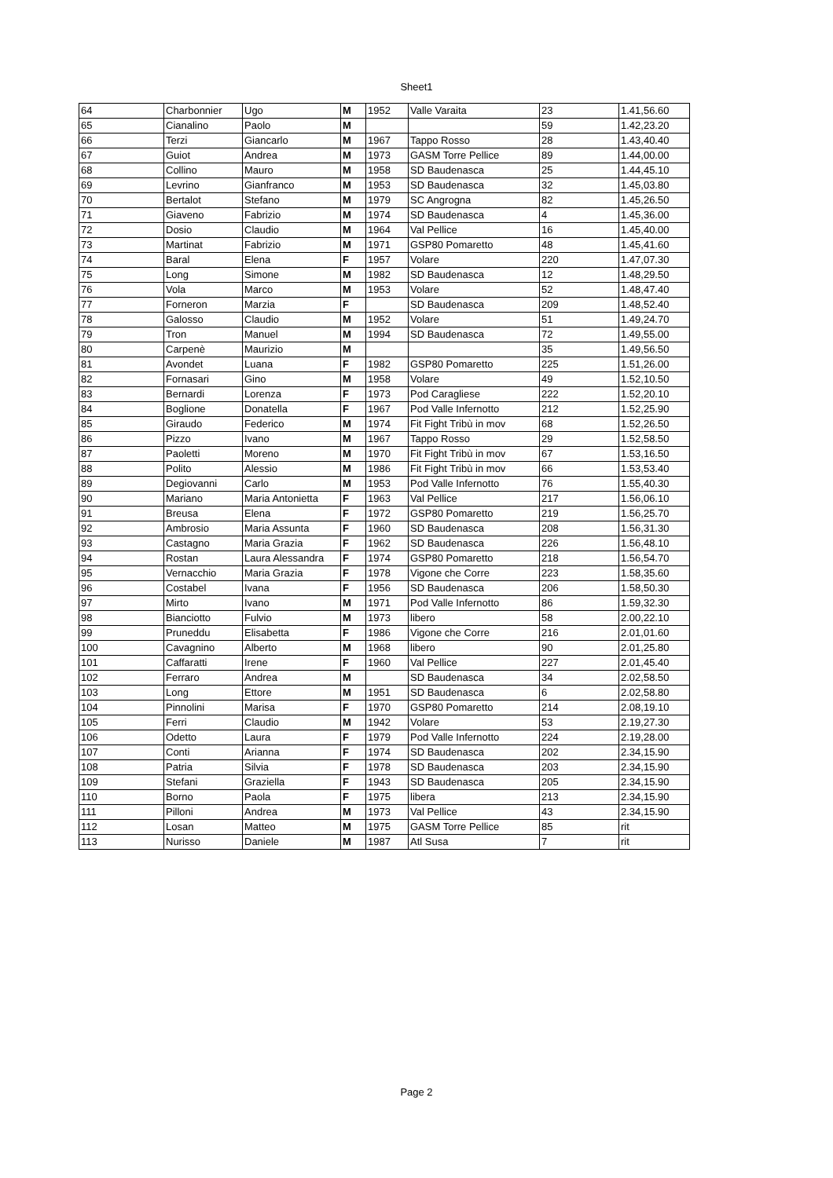Sheet1
| 64 | Charbonnier | Ugo | M | 1952 | Valle Varaita | 23 | 1.41,56.60 |
| 65 | Cianalino | Paolo | M | | | 59 | 1.42,23.20 |
| 66 | Terzi | Giancarlo | M | 1967 | Tappo Rosso | 28 | 1.43,40.40 |
| 67 | Guiot | Andrea | M | 1973 | GASM Torre Pellice | 89 | 1.44,00.00 |
| 68 | Collino | Mauro | M | 1958 | SD Baudenasca | 25 | 1.44,45.10 |
| 69 | Levrino | Gianfranco | M | 1953 | SD Baudenasca | 32 | 1.45,03.80 |
| 70 | Bertalot | Stefano | M | 1979 | SC Angrogna | 82 | 1.45,26.50 |
| 71 | Giaveno | Fabrizio | M | 1974 | SD Baudenasca | 4 | 1.45,36.00 |
| 72 | Dosio | Claudio | M | 1964 | Val Pellice | 16 | 1.45,40.00 |
| 73 | Martinat | Fabrizio | M | 1971 | GSP80 Pomaretto | 48 | 1.45,41.60 |
| 74 | Baral | Elena | F | 1957 | Volare | 220 | 1.47,07.30 |
| 75 | Long | Simone | M | 1982 | SD Baudenasca | 12 | 1.48,29.50 |
| 76 | Vola | Marco | M | 1953 | Volare | 52 | 1.48,47.40 |
| 77 | Forneron | Marzia | F | | SD Baudenasca | 209 | 1.48,52.40 |
| 78 | Galosso | Claudio | M | 1952 | Volare | 51 | 1.49,24.70 |
| 79 | Tron | Manuel | M | 1994 | SD Baudenasca | 72 | 1.49,55.00 |
| 80 | Carpenè | Maurizio | M | | | 35 | 1.49,56.50 |
| 81 | Avondet | Luana | F | 1982 | GSP80 Pomaretto | 225 | 1.51,26.00 |
| 82 | Fornasari | Gino | M | 1958 | Volare | 49 | 1.52,10.50 |
| 83 | Bernardi | Lorenza | F | 1973 | Pod Caragliese | 222 | 1.52,20.10 |
| 84 | Boglione | Donatella | F | 1967 | Pod Valle Infernotto | 212 | 1.52,25.90 |
| 85 | Giraudo | Federico | M | 1974 | Fit Fight Tribù in mov | 68 | 1.52,26.50 |
| 86 | Pizzo | Ivano | M | 1967 | Tappo Rosso | 29 | 1.52,58.50 |
| 87 | Paoletti | Moreno | M | 1970 | Fit Fight Tribù in mov | 67 | 1.53,16.50 |
| 88 | Polito | Alessio | M | 1986 | Fit Fight Tribù in mov | 66 | 1.53,53.40 |
| 89 | Degiovanni | Carlo | M | 1953 | Pod Valle Infernotto | 76 | 1.55,40.30 |
| 90 | Mariano | Maria Antonietta | F | 1963 | Val Pellice | 217 | 1.56,06.10 |
| 91 | Breusa | Elena | F | 1972 | GSP80 Pomaretto | 219 | 1.56,25.70 |
| 92 | Ambrosio | Maria Assunta | F | 1960 | SD Baudenasca | 208 | 1.56,31.30 |
| 93 | Castagno | Maria Grazia | F | 1962 | SD Baudenasca | 226 | 1.56,48.10 |
| 94 | Rostan | Laura Alessandra | F | 1974 | GSP80 Pomaretto | 218 | 1.56,54.70 |
| 95 | Vernacchio | Maria Grazia | F | 1978 | Vigone che Corre | 223 | 1.58,35.60 |
| 96 | Costabel | Ivana | F | 1956 | SD Baudenasca | 206 | 1.58,50.30 |
| 97 | Mirto | Ivano | M | 1971 | Pod Valle Infernotto | 86 | 1.59,32.30 |
| 98 | Bianciotto | Fulvio | M | 1973 | libero | 58 | 2.00,22.10 |
| 99 | Pruneddu | Elisabetta | F | 1986 | Vigone che Corre | 216 | 2.01,01.60 |
| 100 | Cavagnino | Alberto | M | 1968 | libero | 90 | 2.01,25.80 |
| 101 | Caffaratti | Irene | F | 1960 | Val Pellice | 227 | 2.01,45.40 |
| 102 | Ferraro | Andrea | M | | SD Baudenasca | 34 | 2.02,58.50 |
| 103 | Long | Ettore | M | 1951 | SD Baudenasca | 6 | 2.02,58.80 |
| 104 | Pinnolini | Marisa | F | 1970 | GSP80 Pomaretto | 214 | 2.08,19.10 |
| 105 | Ferri | Claudio | M | 1942 | Volare | 53 | 2.19,27.30 |
| 106 | Odetto | Laura | F | 1979 | Pod Valle Infernotto | 224 | 2.19,28.00 |
| 107 | Conti | Arianna | F | 1974 | SD Baudenasca | 202 | 2.34,15.90 |
| 108 | Patria | Silvia | F | 1978 | SD Baudenasca | 203 | 2.34,15.90 |
| 109 | Stefani | Graziella | F | 1943 | SD Baudenasca | 205 | 2.34,15.90 |
| 110 | Borno | Paola | F | 1975 | libera | 213 | 2.34,15.90 |
| 111 | Pilloni | Andrea | M | 1973 | Val Pellice | 43 | 2.34,15.90 |
| 112 | Losan | Matteo | M | 1975 | GASM Torre Pellice | 85 | rit |
| 113 | Nurisso | Daniele | M | 1987 | Atl Susa | 7 | rit |
Page 2